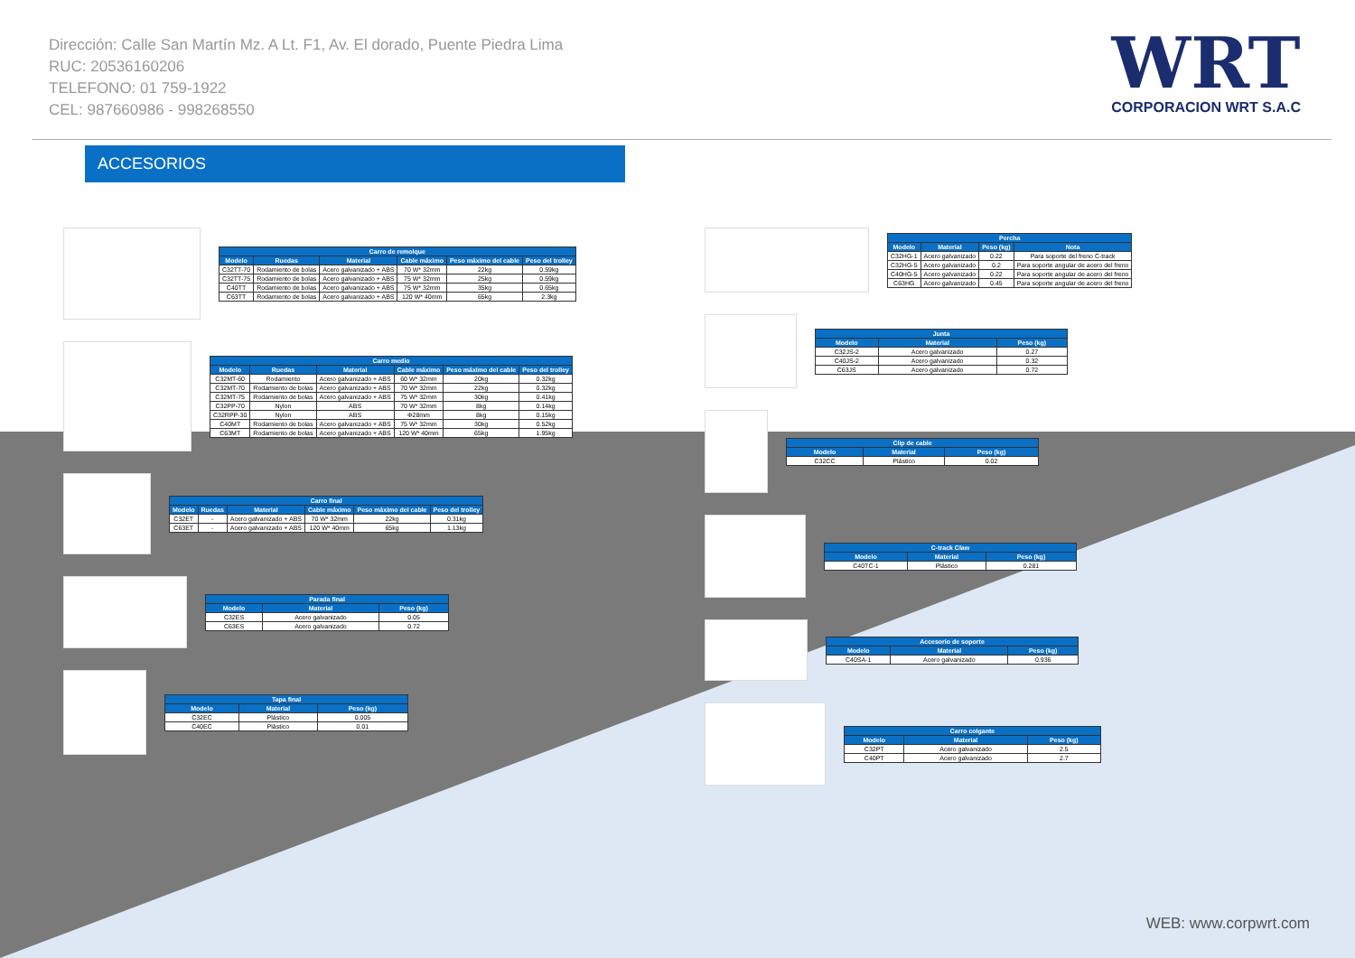Dirección: Calle San Martín Mz. A Lt. F1, Av. El dorado, Puente Piedra Lima
RUC: 20536160206
TELEFONO: 01 759-1922
CEL: 987660986 - 998268550
WRT
CORPORACION WRT S.A.C
ACCESORIOS
| Carro de remolque | | | | | |
| --- | --- | --- | --- | --- | --- |
| Modelo | Ruedas | Material | Cable máximo | Peso máximo del cable | Peso del trolley |
| C32TT-70 | Rodamiento de bolas | Acero galvanizado + ABS | 70 W* 32mm | 22kg | 0.59kg |
| C32TT-75 | Rodamiento de bolas | Acero galvanizado + ABS | 75 W* 32mm | 25kg | 0.59kg |
| C40TT | Rodamiento de bolas | Acero galvanizado + ABS | 75 W* 32mm | 35kg | 0.65kg |
| C63TT | Rodamiento de bolas | Acero galvanizado + ABS | 120 W* 40mm | 65kg | 2.3kg |
| Carro medio | | | | | |
| --- | --- | --- | --- | --- | --- |
| Modelo | Ruedas | Material | Cable máximo | Peso máximo del cable | Peso del trolley |
| C32MT-60 | Rodamiento | Acero galvanizado + ABS | 60 W* 32mm | 20kg | 0.32kg |
| C32MT-70 | Rodamiento de bolas | Acero galvanizado + ABS | 70 W* 32mm | 22kg | 0.32kg |
| C32MT-75 | Rodamiento de bolas | Acero galvanizado + ABS | 75 W* 32mm | 30kg | 0.41kg |
| C32PP-70 | Nylon | ABS | 70 W* 32mm | 8kg | 0.14kg |
| C32RPP-30 | Nylon | ABS | Φ28mm | 8kg | 0.15kg |
| C40MT | Rodamiento de bolas | Acero galvanizado + ABS | 75 W* 32mm | 30kg | 0.52kg |
| C63MT | Rodamiento de bolas | Acero galvanizado + ABS | 120 W* 40mm | 65kg | 1.95kg |
| Carro final | | | | | |
| --- | --- | --- | --- | --- | --- |
| Modelo | Ruedas | Material | Cable máximo | Peso máximo del cable | Peso del trolley |
| C32ET | - | Acero galvanizado + ABS | 70 W* 32mm | 22kg | 0.31kg |
| C63ET | - | Acero galvanizado + ABS | 120 W* 40mm | 65kg | 1.13kg |
| Parada final | | |
| --- | --- | --- |
| Modelo | Material | Peso (kg) |
| C32ES | Acero galvanizado | 0.05 |
| C63ES | Acero galvanizado | 0.72 |
| Tapa final | | |
| --- | --- | --- |
| Modelo | Material | Peso (kg) |
| C32EC | Plástico | 0.005 |
| C40EC | Plástico | 0.01 |
| Percha | | | |
| --- | --- | --- | --- |
| Modelo | Material | Peso (kg) | Nota |
| C32HG-1 | Acero galvanizado | 0.22 | Para soporte del freno C-track |
| C32HG-5 | Acero galvanizado | 0.2 | Para soporte angular de acero del freno |
| C40HG-5 | Acero galvanizado | 0.22 | Para soporte angular de acero del freno |
| C63HG | Acero galvanizado | 0.45 | Para soporte angular de acero del freno |
| Junta | | |
| --- | --- | --- |
| Modelo | Material | Peso (kg) |
| C32JS-2 | Acero galvanizado | 0.27 |
| C40JS-2 | Acero galvanizado | 0.32 |
| C63JS | Acero galvanizado | 0.72 |
| Clip de cable | | |
| --- | --- | --- |
| Modelo | Material | Peso (kg) |
| C32CC | Plástico | 0.02 |
| C-track Claw | | |
| --- | --- | --- |
| Modelo | Material | Peso (kg) |
| C40TC-1 | Plástico | 0.281 |
| Accesorio de soporte | | |
| --- | --- | --- |
| Modelo | Material | Peso (kg) |
| C40SA-1 | Acero galvanizado | 0.936 |
| Carro colgante | | |
| --- | --- | --- |
| Modelo | Material | Peso (kg) |
| C32PT | Acero galvanizado | 2.5 |
| C40PT | Acero galvanizado | 2.7 |
WEB: www.corpwrt.com